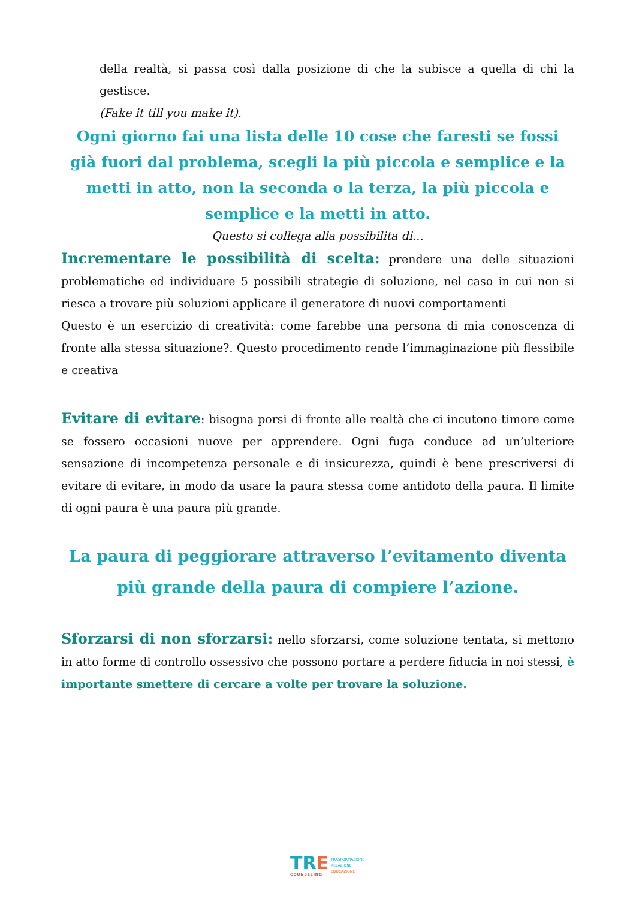della realtà, si passa così dalla posizione di che la subisce a quella di chi la gestisce.
(Fake it till you make it).
Ogni giorno fai una lista delle 10 cose che faresti se fossi già fuori dal problema, scegli la più piccola e semplice e la metti in atto, non la seconda o la terza, la più piccola e semplice e la metti in atto.
Questo si collega alla possibilita di…
Incrementare le possibilità di scelta: prendere una delle situazioni problematiche ed individuare 5 possibili strategie di soluzione, nel caso in cui non si riesca a trovare più soluzioni applicare il generatore di nuovi comportamenti
Questo è un esercizio di creatività: come farebbe una persona di mia conoscenza di fronte alla stessa situazione?. Questo procedimento rende l’immaginazione più flessibile e creativa
Evitare di evitare: bisogna porsi di fronte alle realtà che ci incutono timore come se fossero occasioni nuove per apprendere. Ogni fuga conduce ad un’ulteriore sensazione di incompetenza personale e di insicurezza, quindi è bene prescriversi di evitare di evitare, in modo da usare la paura stessa come antidoto della paura. Il limite di ogni paura è una paura più grande.
La paura di peggiorare attraverso l’evitamento diventa più grande della paura di compiere l’azione.
Sforzarsi di non sforzarsi: nello sforzarsi, come soluzione tentata, si mettono in atto forme di controllo ossessivo che possono portare a perdere fiducia in noi stessi, è importante smettere di cercare a volte per trovare la soluzione.
TRE
COUNSELING
TRASFORMAZIONE
RELAZIONE
EDUCAZIONE